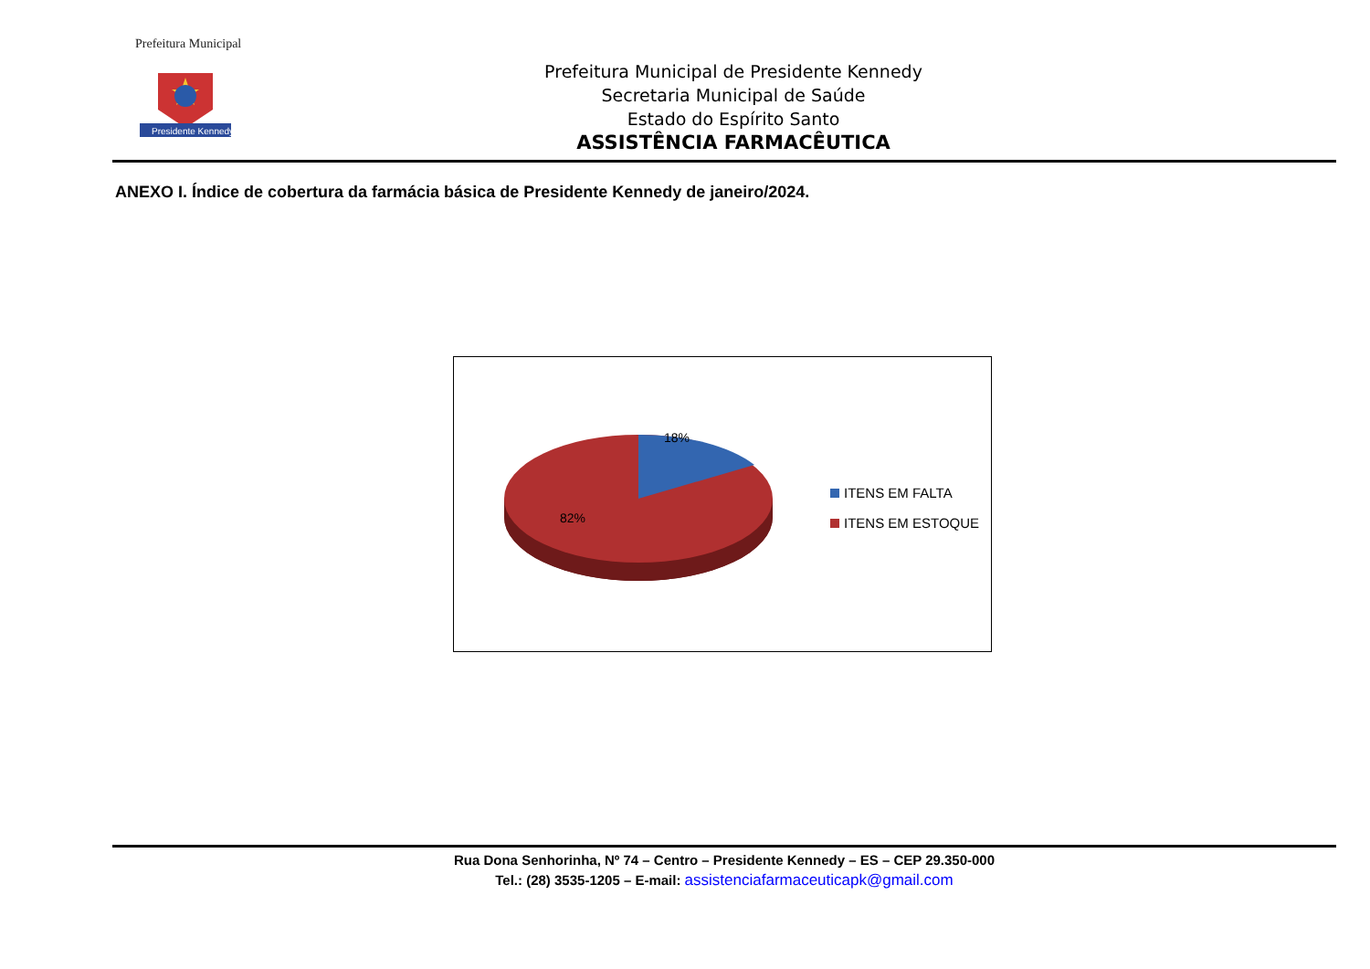Prefeitura Municipal
Presidente Kennedy
Prefeitura Municipal de Presidente Kennedy
Secretaria Municipal de Saúde
Estado do Espírito Santo
ASSISTÊNCIA FARMACÊUTICA
ANEXO I. Índice de cobertura da farmácia básica de Presidente Kennedy de janeiro/2024.
18%
82%
ITENS EM FALTA
ITENS EM ESTOQUE
Rua Dona Senhorinha, Nº 74 – Centro – Presidente Kennedy – ES – CEP 29.350-000
Tel.: (28) 3535-1205 – E-mail: assistenciafarmaceuticapk@gmail.com